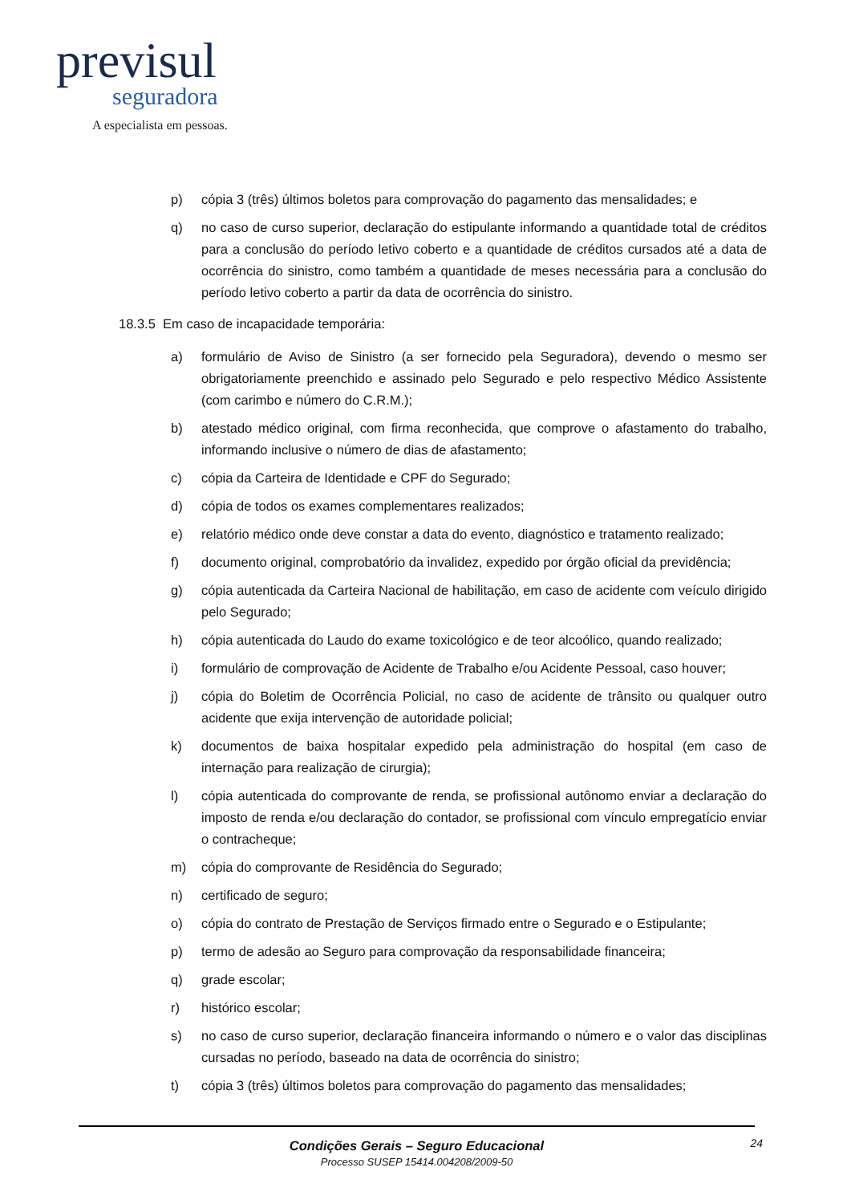previsul
seguradora
A especialista em pessoas.
p) cópia 3 (três) últimos boletos para comprovação do pagamento das mensalidades; e
q) no caso de curso superior, declaração do estipulante informando a quantidade total de créditos para a conclusão do período letivo coberto e a quantidade de créditos cursados até a data de ocorrência do sinistro, como também a quantidade de meses necessária para a conclusão do período letivo coberto a partir da data de ocorrência do sinistro.
18.3.5 Em caso de incapacidade temporária:
a) formulário de Aviso de Sinistro (a ser fornecido pela Seguradora), devendo o mesmo ser obrigatoriamente preenchido e assinado pelo Segurado e pelo respectivo Médico Assistente (com carimbo e número do C.R.M.);
b) atestado médico original, com firma reconhecida, que comprove o afastamento do trabalho, informando inclusive o número de dias de afastamento;
c) cópia da Carteira de Identidade e CPF do Segurado;
d) cópia de todos os exames complementares realizados;
e) relatório médico onde deve constar a data do evento, diagnóstico e tratamento realizado;
f) documento original, comprobatório da invalidez, expedido por órgão oficial da previdência;
g) cópia autenticada da Carteira Nacional de habilitação, em caso de acidente com veículo dirigido pelo Segurado;
h) cópia autenticada do Laudo do exame toxicológico e de teor alcoólico, quando realizado;
i) formulário de comprovação de Acidente de Trabalho e/ou Acidente Pessoal, caso houver;
j) cópia do Boletim de Ocorrência Policial, no caso de acidente de trânsito ou qualquer outro acidente que exija intervenção de autoridade policial;
k) documentos de baixa hospitalar expedido pela administração do hospital (em caso de internação para realização de cirurgia);
l) cópia autenticada do comprovante de renda, se profissional autônomo enviar a declaração do imposto de renda e/ou declaração do contador, se profissional com vínculo empregatício enviar o contracheque;
m) cópia do comprovante de Residência do Segurado;
n) certificado de seguro;
o) cópia do contrato de Prestação de Serviços firmado entre o Segurado e o Estipulante;
p) termo de adesão ao Seguro para comprovação da responsabilidade financeira;
q) grade escolar;
r) histórico escolar;
s) no caso de curso superior, declaração financeira informando o número e o valor das disciplinas cursadas no período, baseado na data de ocorrência do sinistro;
t) cópia 3 (três) últimos boletos para comprovação do pagamento das mensalidades;
Condições Gerais – Seguro Educacional
Processo SUSEP 15414.004208/2009-50
24